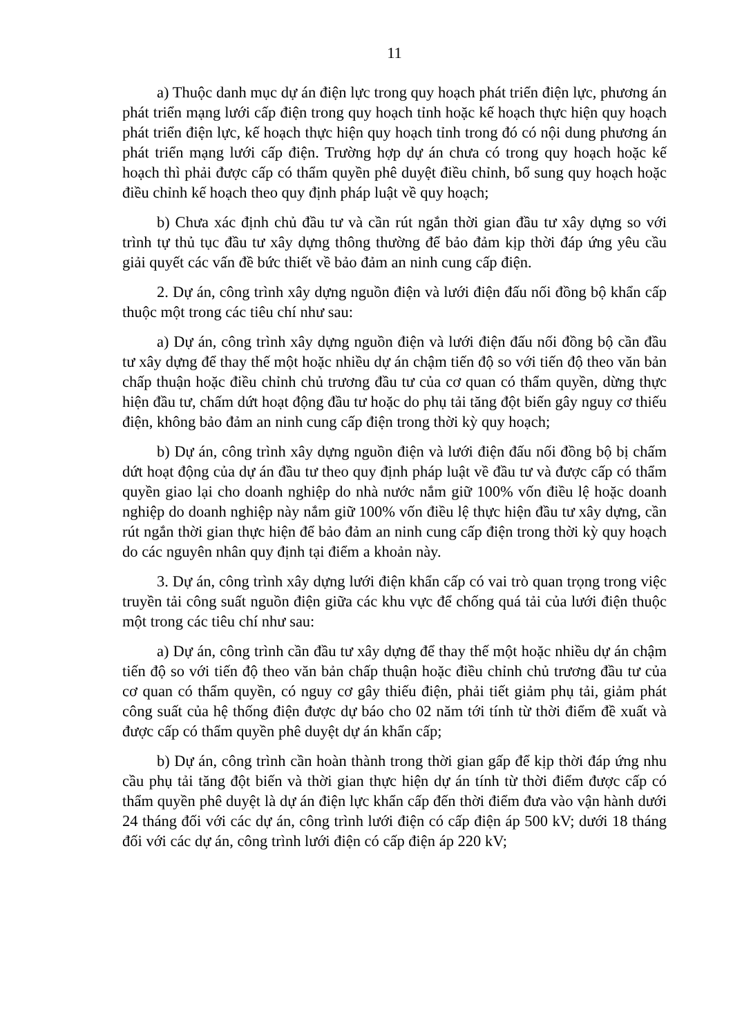11
a) Thuộc danh mục dự án điện lực trong quy hoạch phát triển điện lực, phương án phát triển mạng lưới cấp điện trong quy hoạch tỉnh hoặc kế hoạch thực hiện quy hoạch phát triển điện lực, kế hoạch thực hiện quy hoạch tỉnh trong đó có nội dung phương án phát triển mạng lưới cấp điện. Trường hợp dự án chưa có trong quy hoạch hoặc kế hoạch thì phải được cấp có thẩm quyền phê duyệt điều chỉnh, bổ sung quy hoạch hoặc điều chỉnh kế hoạch theo quy định pháp luật về quy hoạch;
b) Chưa xác định chủ đầu tư và cần rút ngắn thời gian đầu tư xây dựng so với trình tự thủ tục đầu tư xây dựng thông thường để bảo đảm kịp thời đáp ứng yêu cầu giải quyết các vấn đề bức thiết về bảo đảm an ninh cung cấp điện.
2. Dự án, công trình xây dựng nguồn điện và lưới điện đấu nối đồng bộ khẩn cấp thuộc một trong các tiêu chí như sau:
a) Dự án, công trình xây dựng nguồn điện và lưới điện đấu nối đồng bộ cần đầu tư xây dựng để thay thế một hoặc nhiều dự án chậm tiến độ so với tiến độ theo văn bản chấp thuận hoặc điều chỉnh chủ trương đầu tư của cơ quan có thẩm quyền, dừng thực hiện đầu tư, chấm dứt hoạt động đầu tư hoặc do phụ tải tăng đột biến gây nguy cơ thiếu điện, không bảo đảm an ninh cung cấp điện trong thời kỳ quy hoạch;
b) Dự án, công trình xây dựng nguồn điện và lưới điện đấu nối đồng bộ bị chấm dứt hoạt động của dự án đầu tư theo quy định pháp luật về đầu tư và được cấp có thẩm quyền giao lại cho doanh nghiệp do nhà nước nắm giữ 100% vốn điều lệ hoặc doanh nghiệp do doanh nghiệp này nắm giữ 100% vốn điều lệ thực hiện đầu tư xây dựng, cần rút ngắn thời gian thực hiện để bảo đảm an ninh cung cấp điện trong thời kỳ quy hoạch do các nguyên nhân quy định tại điểm a khoản này.
3. Dự án, công trình xây dựng lưới điện khẩn cấp có vai trò quan trọng trong việc truyền tải công suất nguồn điện giữa các khu vực để chống quá tải của lưới điện thuộc một trong các tiêu chí như sau:
a) Dự án, công trình cần đầu tư xây dựng để thay thế một hoặc nhiều dự án chậm tiến độ so với tiến độ theo văn bản chấp thuận hoặc điều chỉnh chủ trương đầu tư của cơ quan có thẩm quyền, có nguy cơ gây thiếu điện, phải tiết giảm phụ tải, giảm phát công suất của hệ thống điện được dự báo cho 02 năm tới tính từ thời điểm đề xuất và được cấp có thẩm quyền phê duyệt dự án khẩn cấp;
b) Dự án, công trình cần hoàn thành trong thời gian gấp để kịp thời đáp ứng nhu cầu phụ tải tăng đột biến và thời gian thực hiện dự án tính từ thời điểm được cấp có thẩm quyền phê duyệt là dự án điện lực khẩn cấp đến thời điểm đưa vào vận hành dưới 24 tháng đối với các dự án, công trình lưới điện có cấp điện áp 500 kV; dưới 18 tháng đối với các dự án, công trình lưới điện có cấp điện áp 220 kV;